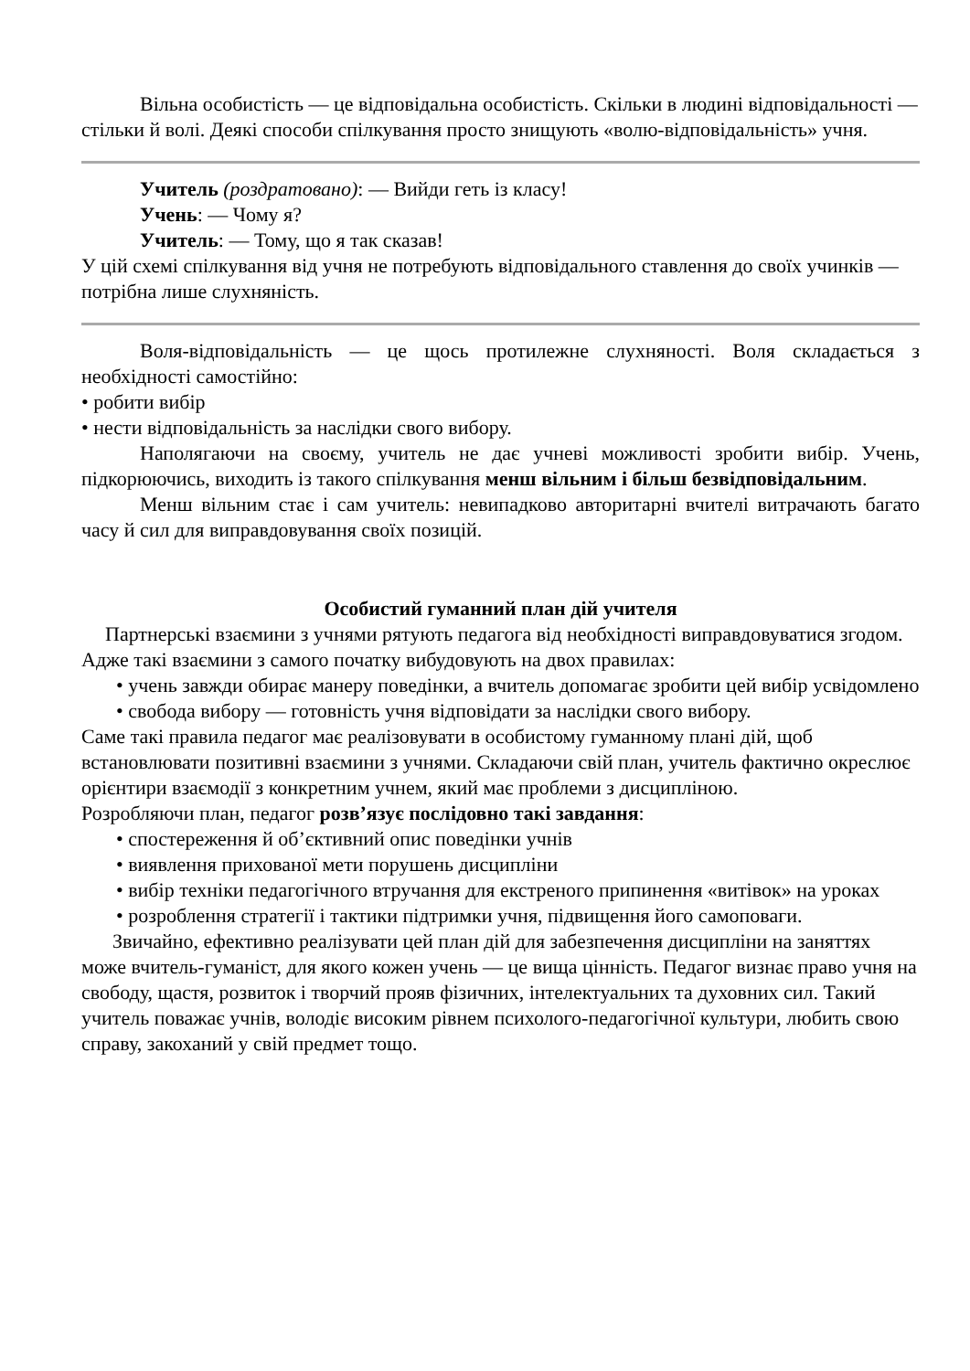Вільна особистість — це відповідальна особистість. Скільки в людині відповідальності — стільки й волі. Деякі способи спілкування просто знищують «волю-відповідальність» учня.
Учитель (роздратовано): — Вийди геть із класу!
Учень: — Чому я?
Учитель: — Тому, що я так сказав!
У цій схемі спілкування від учня не потребують відповідального ставлення до своїх учинків — потрібна лише слухняність.
Воля-відповідальність — це щось протилежне слухняності. Воля складається з необхідності самостійно:
• робити вибір
• нести відповідальність за наслідки свого вибору.
Наполягаючи на своєму, учитель не дає учневі можливості зробити вибір. Учень, підкорюючись, виходить із такого спілкування менш вільним і більш безвідповідальним.
Менш вільним стає і сам учитель: невипадково авторитарні вчителі витрачають багато часу й сил для виправдовування своїх позицій.
Особистий гуманний план дій учителя
Партнерські взаємини з учнями рятують педагога від необхідності виправдовуватися згодом. Адже такі взаємини з самого початку вибудовують на двох правилах:
• учень завжди обирає манеру поведінки, а вчитель допомагає зробити цей вибір усвідомлено
• свобода вибору — готовність учня відповідати за наслідки свого вибору.
Саме такі правила педагог має реалізовувати в особистому гуманному плані дій, щоб встановлювати позитивні взаємини з учнями. Складаючи свій план, учитель фактично окреслює орієнтири взаємодії з конкретним учнем, який має проблеми з дисципліною.
Розробляючи план, педагог розв’язує послідовно такі завдання:
• спостереження й об’єктивний опис поведінки учнів
• виявлення прихованої мети порушень дисципліни
• вибір техніки педагогічного втручання для екстреного припинення «витівок» на уроках
• розроблення стратегії і тактики підтримки учня, підвищення його самоповаги.
Звичайно, ефективно реалізувати цей план дій для забезпечення дисципліни на заняттях може вчитель-гуманіст, для якого кожен учень — це вища цінність. Педагог визнає право учня на свободу, щастя, розвиток і творчий прояв фізичних, інтелектуальних та духовних сил. Такий учитель поважає учнів, володіє високим рівнем психолого-педагогічної культури, любить свою справу, закоханий у свій предмет тощо.